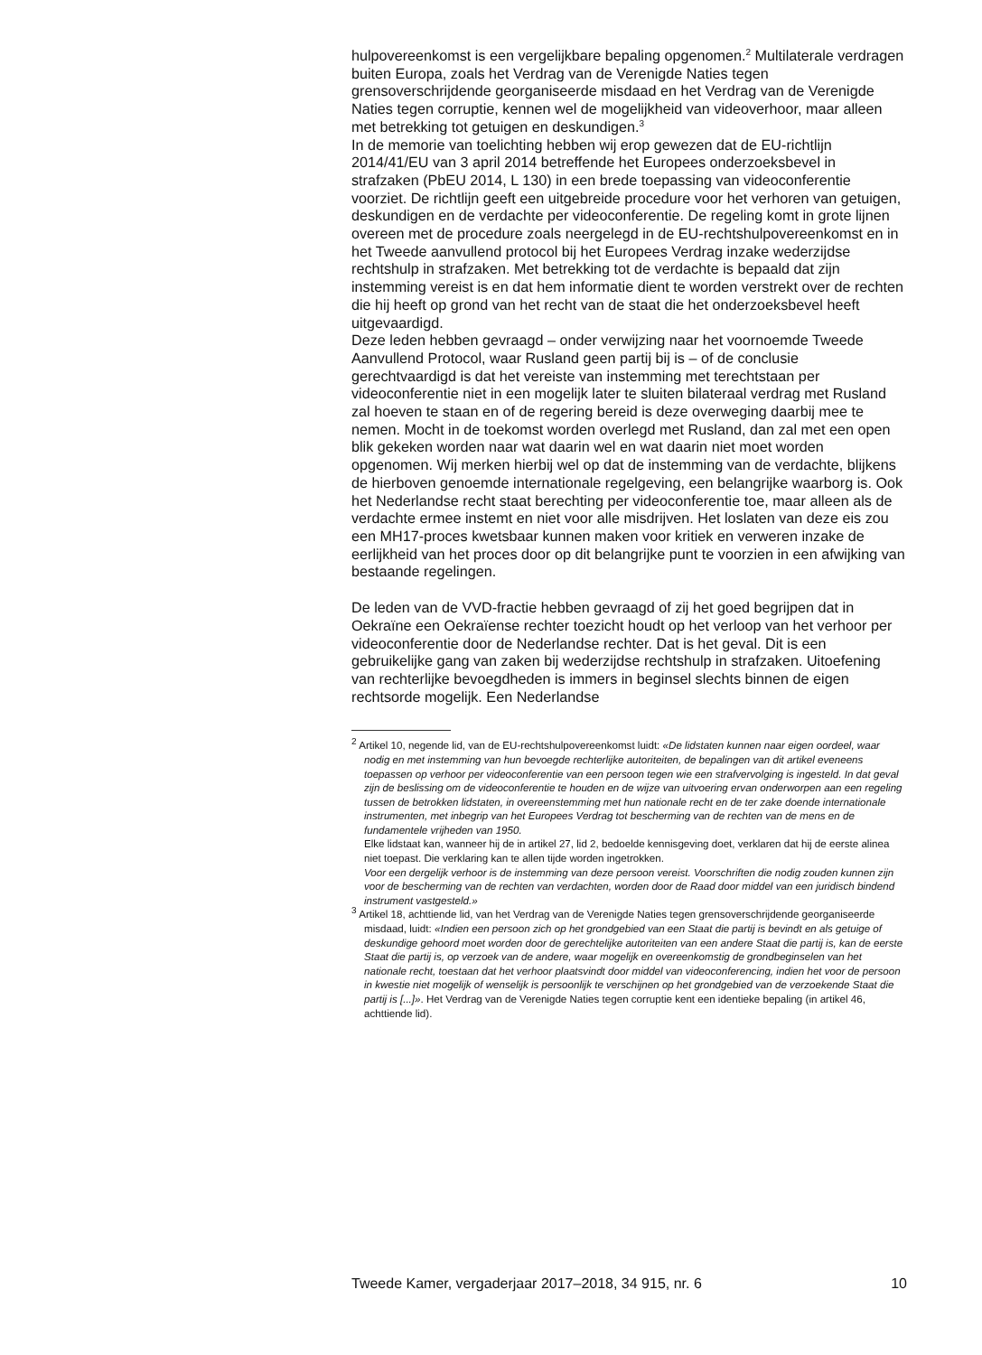hulpovereenkomst is een vergelijkbare bepaling opgenomen.<sup>2</sup> Multilaterale verdragen buiten Europa, zoals het Verdrag van de Verenigde Naties tegen grensoverschrijdende georganiseerde misdaad en het Verdrag van de Verenigde Naties tegen corruptie, kennen wel de mogelijkheid van videoverhoor, maar alleen met betrekking tot getuigen en deskundigen.<sup>3</sup>
In de memorie van toelichting hebben wij erop gewezen dat de EU-richtlijn 2014/41/EU van 3 april 2014 betreffende het Europees onderzoeksbevel in strafzaken (PbEU 2014, L 130) in een brede toepassing van videoconferentie voorziet. De richtlijn geeft een uitgebreide procedure voor het verhoren van getuigen, deskundigen en de verdachte per videoconferentie. De regeling komt in grote lijnen overeen met de procedure zoals neergelegd in de EU-rechtshulpovereenkomst en in het Tweede aanvullend protocol bij het Europees Verdrag inzake wederzijdse rechtshulp in strafzaken. Met betrekking tot de verdachte is bepaald dat zijn instemming vereist is en dat hem informatie dient te worden verstrekt over de rechten die hij heeft op grond van het recht van de staat die het onderzoeksbevel heeft uitgevaardigd.
Deze leden hebben gevraagd – onder verwijzing naar het voornoemde Tweede Aanvullend Protocol, waar Rusland geen partij bij is – of de conclusie gerechtvaardigd is dat het vereiste van instemming met terechtstaan per videoconferentie niet in een mogelijk later te sluiten bilateraal verdrag met Rusland zal hoeven te staan en of de regering bereid is deze overweging daarbij mee te nemen. Mocht in de toekomst worden overlegd met Rusland, dan zal met een open blik gekeken worden naar wat daarin wel en wat daarin niet moet worden opgenomen. Wij merken hierbij wel op dat de instemming van de verdachte, blijkens de hierboven genoemde internationale regelgeving, een belangrijke waarborg is. Ook het Nederlandse recht staat berechting per videoconferentie toe, maar alleen als de verdachte ermee instemt en niet voor alle misdrijven. Het loslaten van deze eis zou een MH17-proces kwetsbaar kunnen maken voor kritiek en verweren inzake de eerlijkheid van het proces door op dit belangrijke punt te voorzien in een afwijking van bestaande regelingen.
De leden van de VVD-fractie hebben gevraagd of zij het goed begrijpen dat in Oekraïne een Oekraïense rechter toezicht houdt op het verloop van het verhoor per videoconferentie door de Nederlandse rechter. Dat is het geval. Dit is een gebruikelijke gang van zaken bij wederzijdse rechtshulp in strafzaken. Uitoefening van rechterlijke bevoegdheden is immers in beginsel slechts binnen de eigen rechtsorde mogelijk. Een Nederlandse
<sup>2</sup> Artikel 10, negende lid, van de EU-rechtshulpovereenkomst luidt: «De lidstaten kunnen naar eigen oordeel, waar nodig en met instemming van hun bevoegde rechterlijke autoriteiten, de bepalingen van dit artikel eveneens toepassen op verhoor per videoconferentie van een persoon tegen wie een strafvervolging is ingesteld. In dat geval zijn de beslissing om de videoconferentie te houden en de wijze van uitvoering ervan onderworpen aan een regeling tussen de betrokken lidstaten, in overeenstemming met hun nationale recht en de ter zake doende internationale instrumenten, met inbegrip van het Europees Verdrag tot bescherming van de rechten van de mens en de fundamentele vrijheden van 1950.
Elke lidstaat kan, wanneer hij de in artikel 27, lid 2, bedoelde kennisgeving doet, verklaren dat hij de eerste alinea niet toepast. Die verklaring kan te allen tijde worden ingetrokken.
Voor een dergelijk verhoor is de instemming van deze persoon vereist. Voorschriften die nodig zouden kunnen zijn voor de bescherming van de rechten van verdachten, worden door de Raad door middel van een juridisch bindend instrument vastgesteld.»
<sup>3</sup> Artikel 18, achttiende lid, van het Verdrag van de Verenigde Naties tegen grensoverschrijdende georganiseerde misdaad, luidt: «Indien een persoon zich op het grondgebied van een Staat die partij is bevindt en als getuige of deskundige gehoord moet worden door de gerechtelijke autoriteiten van een andere Staat die partij is, kan de eerste Staat die partij is, op verzoek van de andere, waar mogelijk en overeenkomstig de grondbeginselen van het nationale recht, toestaan dat het verhoor plaatsvindt door middel van videoconferencing, indien het voor de persoon in kwestie niet mogelijk of wenselijk is persoonlijk te verschijnen op het grondgebied van de verzoekende Staat die partij is [...]». Het Verdrag van de Verenigde Naties tegen corruptie kent een identieke bepaling (in artikel 46, achttiende lid).
Tweede Kamer, vergaderjaar 2017–2018, 34 915, nr. 6 10